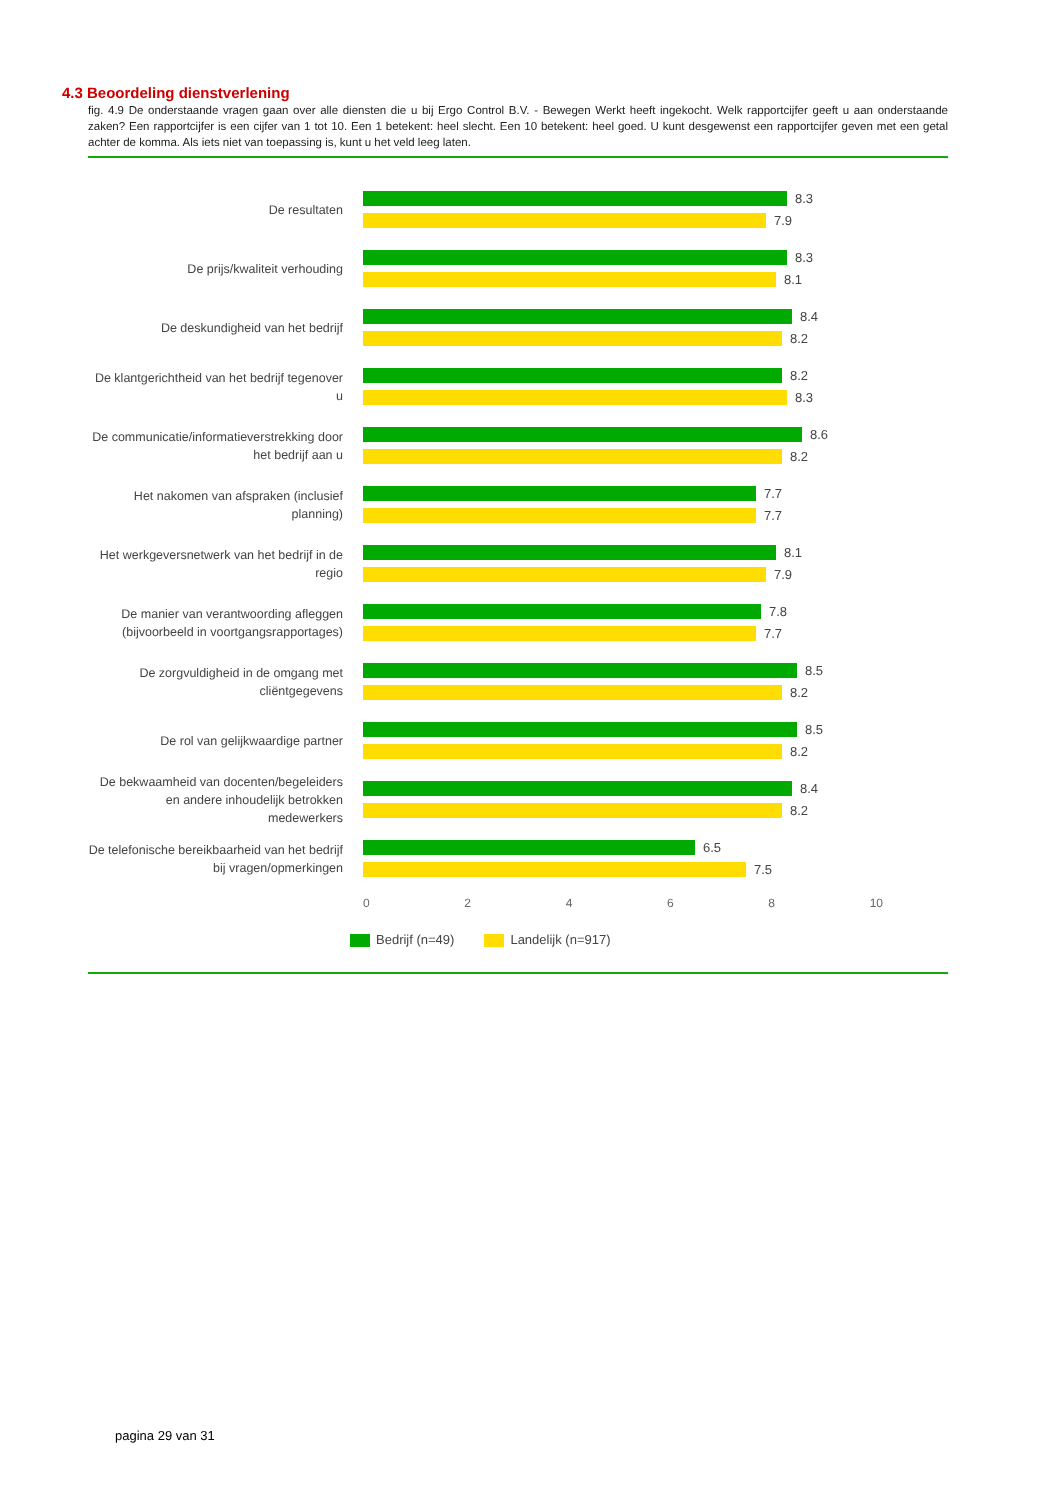4.3 Beoordeling dienstverlening
fig. 4.9 De onderstaande vragen gaan over alle diensten die u bij Ergo Control B.V. - Bewegen Werkt heeft ingekocht. Welk rapportcijfer geeft u aan onderstaande zaken? Een rapportcijfer is een cijfer van 1 tot 10. Een 1 betekent: heel slecht. Een 10 betekent: heel goed. U kunt desgewenst een rapportcijfer geven met een getal achter de komma. Als iets niet van toepassing is, kunt u het veld leeg laten.
De resultaten
8.3
7.9
De prijs/kwaliteit verhouding
8.3
8.1
De deskundigheid van het bedrijf
8.4
8.2
De klantgerichtheid van het bedrijf tegenover u
8.2
8.3
De communicatie/informatieverstrekking door het bedrijf aan u
8.6
8.2
Het nakomen van afspraken (inclusief planning)
7.7
7.7
Het werkgeversnetwerk van het bedrijf in de regio
8.1
7.9
De manier van verantwoording afleggen (bijvoorbeeld in voortgangsrapportages)
7.8
7.7
De zorgvuldigheid in de omgang met cliëntgegevens
8.5
8.2
De rol van gelijkwaardige partner
8.5
8.2
De bekwaamheid van docenten/begeleiders en andere inhoudelijk betrokken medewerkers
8.4
8.2
De telefonische bereikbaarheid van het bedrijf bij vragen/opmerkingen
6.5
7.5
0 2 4 6 8 10
Bedrijf (n=49) Landelijk (n=917)
pagina 29 van 31